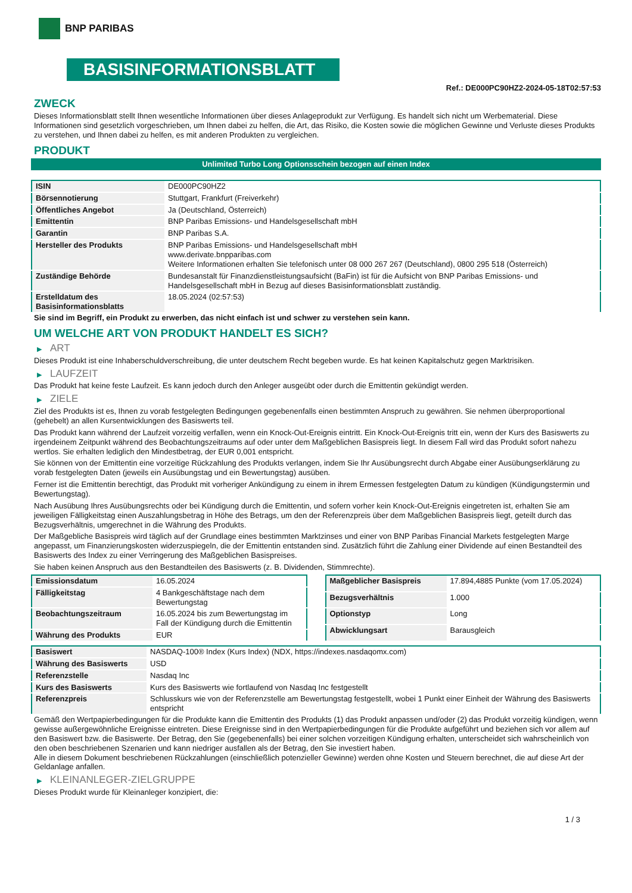BNP PARIBAS
BASISINFORMATIONSBLATT
Ref.: DE000PC90HZ2-2024-05-18T02:57:53
ZWECK
Dieses Informationsblatt stellt Ihnen wesentliche Informationen über dieses Anlageprodukt zur Verfügung. Es handelt sich nicht um Werbematerial. Diese Informationen sind gesetzlich vorgeschrieben, um Ihnen dabei zu helfen, die Art, das Risiko, die Kosten sowie die möglichen Gewinne und Verluste dieses Produkts zu verstehen, und Ihnen dabei zu helfen, es mit anderen Produkten zu vergleichen.
PRODUKT
Unlimited Turbo Long Optionsschein bezogen auf einen Index
| ISIN | DE000PC90HZ2 |
| Börsennotierung | Stuttgart, Frankfurt (Freiverkehr) |
| Öffentliches Angebot | Ja (Deutschland, Österreich) |
| Emittentin | BNP Paribas Emissions- und Handelsgesellschaft mbH |
| Garantin | BNP Paribas S.A. |
| Hersteller des Produkts | BNP Paribas Emissions- und Handelsgesellschaft mbH www.derivate.bnpparibas.com Weitere Informationen erhalten Sie telefonisch unter 08 000 267 267 (Deutschland), 0800 295 518 (Österreich) |
| Zuständige Behörde | Bundesanstalt für Finanzdienstleistungsaufsicht (BaFin) ist für die Aufsicht von BNP Paribas Emissions- und Handelsgesellschaft mbH in Bezug auf dieses Basisinformationsblatt zuständig. |
| Erstelldatum des Basisinformationsblatts | 18.05.2024 (02:57:53) |
Sie sind im Begriff, ein Produkt zu erwerben, das nicht einfach ist und schwer zu verstehen sein kann.
UM WELCHE ART VON PRODUKT HANDELT ES SICH?
▶ ART
Dieses Produkt ist eine Inhaberschuldverschreibung, die unter deutschem Recht begeben wurde. Es hat keinen Kapitalschutz gegen Marktrisiken.
▶ LAUFZEIT
Das Produkt hat keine feste Laufzeit. Es kann jedoch durch den Anleger ausgeübt oder durch die Emittentin gekündigt werden.
▶ ZIELE
Ziel des Produkts ist es, Ihnen zu vorab festgelegten Bedingungen gegebenenfalls einen bestimmten Anspruch zu gewähren. Sie nehmen überproportional (gehebelt) an allen Kursentwicklungen des Basiswerts teil.
Das Produkt kann während der Laufzeit vorzeitig verfallen, wenn ein Knock-Out-Ereignis eintritt. Ein Knock-Out-Ereignis tritt ein, wenn der Kurs des Basiswerts zu irgendeinem Zeitpunkt während des Beobachtungszeitraums auf oder unter dem Maßgeblichen Basispreis liegt. In diesem Fall wird das Produkt sofort nahezu wertlos. Sie erhalten lediglich den Mindestbetrag, der EUR 0,001 entspricht.
Sie können von der Emittentin eine vorzeitige Rückzahlung des Produkts verlangen, indem Sie Ihr Ausübungsrecht durch Abgabe einer Ausübungserklärung zu vorab festgelegten Daten (jeweils ein Ausübungstag und ein Bewertungstag) ausüben.
Ferner ist die Emittentin berechtigt, das Produkt mit vorheriger Ankündigung zu einem in ihrem Ermessen festgelegten Datum zu kündigen (Kündigungstermin und Bewertungstag).
Nach Ausübung Ihres Ausübungsrechts oder bei Kündigung durch die Emittentin, und sofern vorher kein Knock-Out-Ereignis eingetreten ist, erhalten Sie am jeweiligen Fälligkeitstag einen Auszahlungsbetrag in Höhe des Betrags, um den der Referenzpreis über dem Maßgeblichen Basispreis liegt, geteilt durch das Bezugsverhältnis, umgerechnet in die Währung des Produkts.
Der Maßgebliche Basispreis wird täglich auf der Grundlage eines bestimmten Marktzinses und einer von BNP Paribas Financial Markets festgelegten Marge angepasst, um Finanzierungskosten widerzuspiegeln, die der Emittentin entstanden sind. Zusätzlich führt die Zahlung einer Dividende auf einen Bestandteil des Basiswerts des Index zu einer Verringerung des Maßgeblichen Basispreises.
Sie haben keinen Anspruch aus den Bestandteilen des Basiswerts (z. B. Dividenden, Stimmrechte).
| Emissionsdatum | 16.05.2024 |
| Fälligkeitstag | 4 Bankgeschäftstage nach dem Bewertungstag |
| Beobachtungszeitraum | 16.05.2024 bis zum Bewertungstag im Fall der Kündigung durch die Emittentin |
| Währung des Produkts | EUR |
| Maßgeblicher Basispreis | 17.894,4885 Punkte (vom 17.05.2024) |
| Bezugsverhältnis | 1.000 |
| Optionstyp | Long |
| Abwicklungsart | Barausgleich |
| Basiswert | NASDAQ-100® Index (Kurs Index) (NDX, https://indexes.nasdaqomx.com) |
| Währung des Basiswerts | USD |
| Referenzstelle | Nasdaq Inc |
| Kurs des Basiswerts | Kurs des Basiswerts wie fortlaufend von Nasdaq Inc festgestellt |
| Referenzpreis | Schlusskurs wie von der Referenzstelle am Bewertungstag festgestellt, wobei 1 Punkt einer Einheit der Währung des Basiswerts entspricht |
Gemäß den Wertpapierbedingungen für die Produkte kann die Emittentin des Produkts (1) das Produkt anpassen und/oder (2) das Produkt vorzeitig kündigen, wenn gewisse außergewöhnliche Ereignisse eintreten. Diese Ereignisse sind in den Wertpapierbedingungen für die Produkte aufgeführt und beziehen sich vor allem auf den Basiswert bzw. die Basiswerte. Der Betrag, den Sie (gegebenenfalls) bei einer solchen vorzeitigen Kündigung erhalten, unterscheidet sich wahrscheinlich von den oben beschriebenen Szenarien und kann niedriger ausfallen als der Betrag, den Sie investiert haben.
Alle in diesem Dokument beschriebenen Rückzahlungen (einschließlich potenzieller Gewinne) werden ohne Kosten und Steuern berechnet, die auf diese Art der Geldanlage anfallen.
▶ KLEINANLEGER-ZIELGRUPPE
Dieses Produkt wurde für Kleinanleger konzipiert, die:
1 / 3